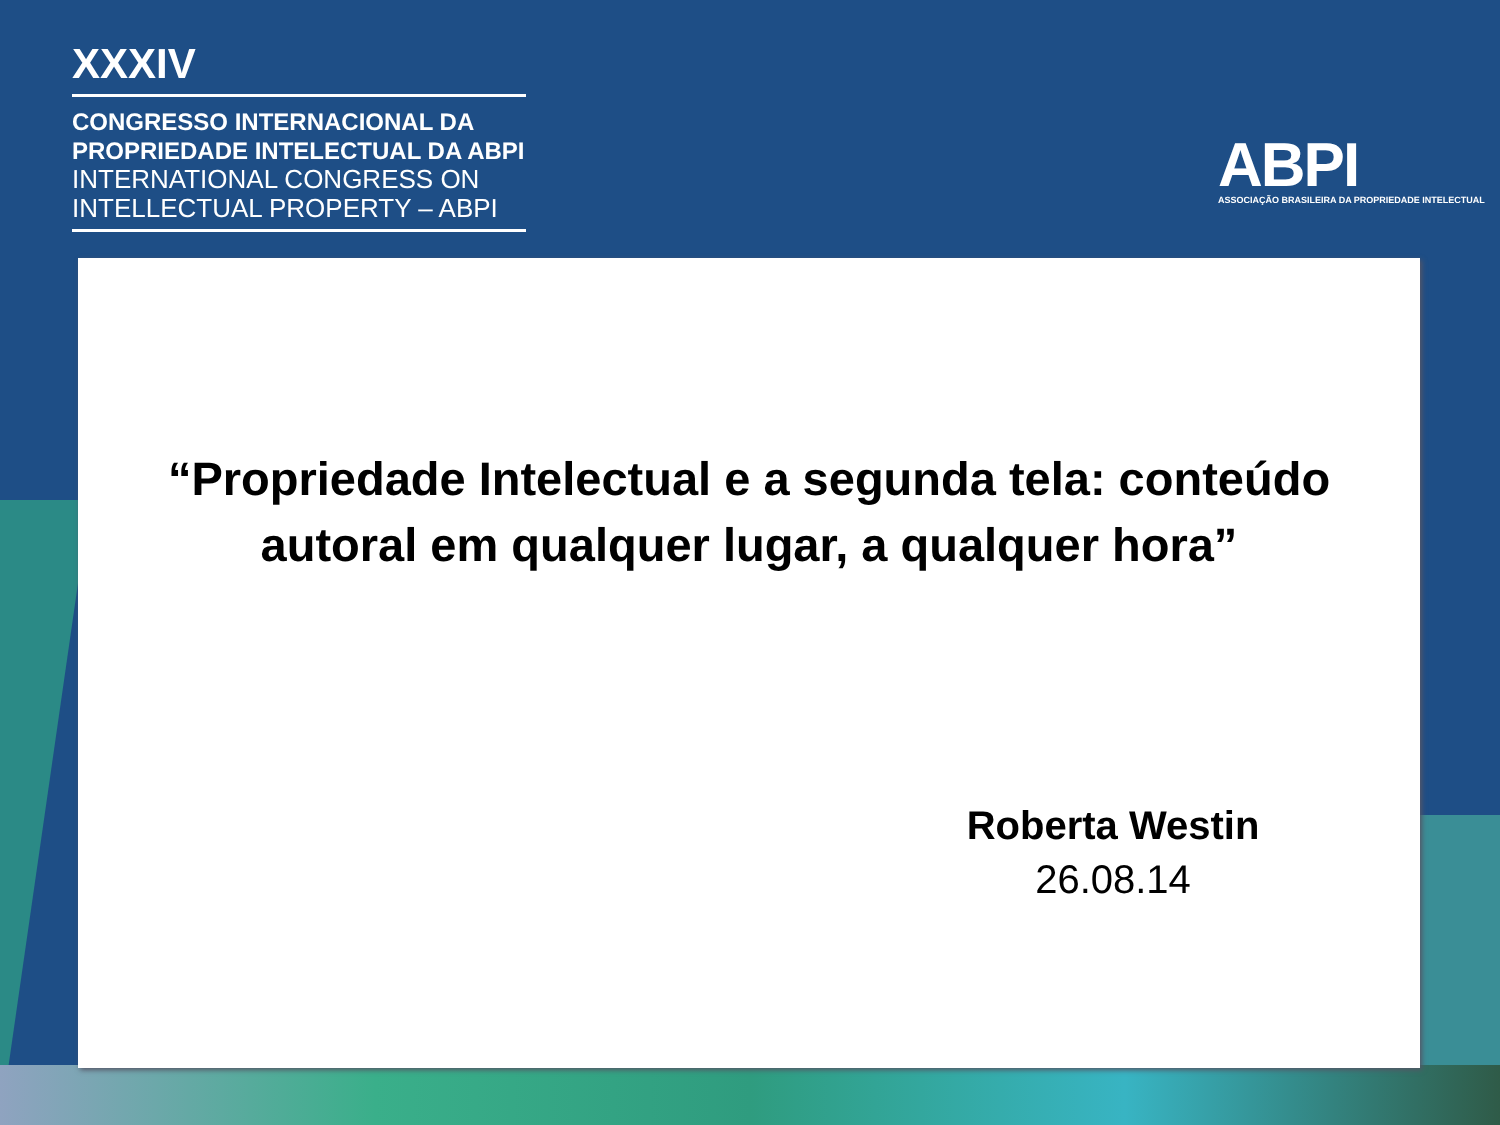XXXIV
CONGRESSO INTERNACIONAL DA
PROPRIEDADE INTELECTUAL DA ABPI
INTERNATIONAL CONGRESS ON
INTELLECTUAL PROPERTY – ABPI
ABPI
ASSOCIAÇÃO BRASILEIRA DA PROPRIEDADE INTELECTUAL
“Propriedade Intelectual e a segunda tela: conteúdo
autoral em qualquer lugar, a qualquer hora”
Roberta Westin
26.08.14